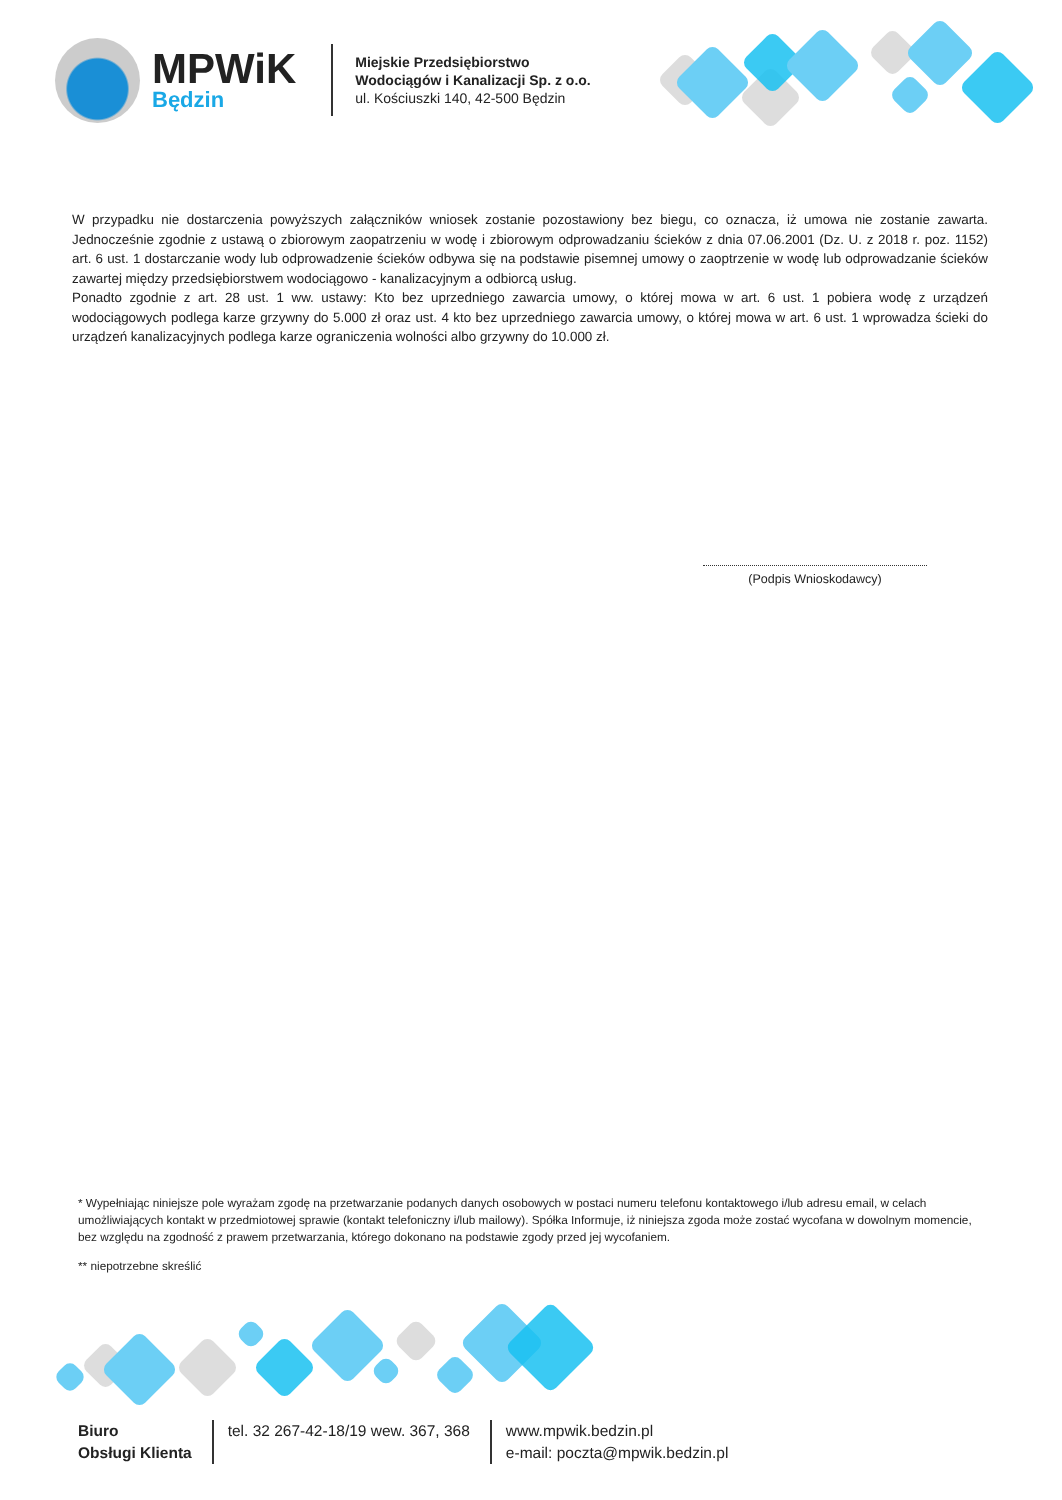MPWiK
Będzin
Miejskie Przedsiębiorstwo
Wodociągów i Kanalizacji Sp. z o.o.
ul. Kościuszki 140, 42-500 Będzin
W przypadku nie dostarczenia powyższych załączników wniosek zostanie pozostawiony bez biegu, co oznacza, iż umowa nie zostanie zawarta. Jednocześnie zgodnie z ustawą o zbiorowym zaopatrzeniu w wodę i zbiorowym odprowadzaniu ścieków z dnia 07.06.2001 (Dz. U. z 2018 r. poz. 1152) art. 6 ust. 1 dostarczanie wody lub odprowadzenie ścieków odbywa się na podstawie pisemnej umowy o zaoptrzenie w wodę lub odprowadzanie ścieków zawartej między przedsiębiorstwem wodociągowo - kanalizacyjnym a odbiorcą usług.
Ponadto zgodnie z art. 28 ust. 1 ww. ustawy: Kto bez uprzedniego zawarcia umowy, o której mowa w art. 6 ust. 1 pobiera wodę z urządzeń wodociągowych podlega karze grzywny do 5.000 zł oraz ust. 4 kto bez uprzedniego zawarcia umowy, o której mowa w art. 6 ust. 1 wprowadza ścieki do urządzeń kanalizacyjnych podlega karze ograniczenia wolności albo grzywny do 10.000 zł.
(Podpis Wnioskodawcy)
* Wypełniając niniejsze pole wyrażam zgodę na przetwarzanie podanych danych osobowych w postaci numeru telefonu kontaktowego i/lub adresu email, w celach umożliwiających kontakt w przedmiotowej sprawie (kontakt telefoniczny i/lub mailowy). Spółka Informuje, iż niniejsza zgoda może zostać wycofana w dowolnym momencie, bez względu na zgodność z prawem przetwarzania, którego dokonano na podstawie zgody przed jej wycofaniem.
** niepotrzebne skreślić
Biuro
Obsługi Klienta
tel. 32 267-42-18/19 wew. 367, 368
www.mpwik.bedzin.pl
e-mail: poczta@mpwik.bedzin.pl